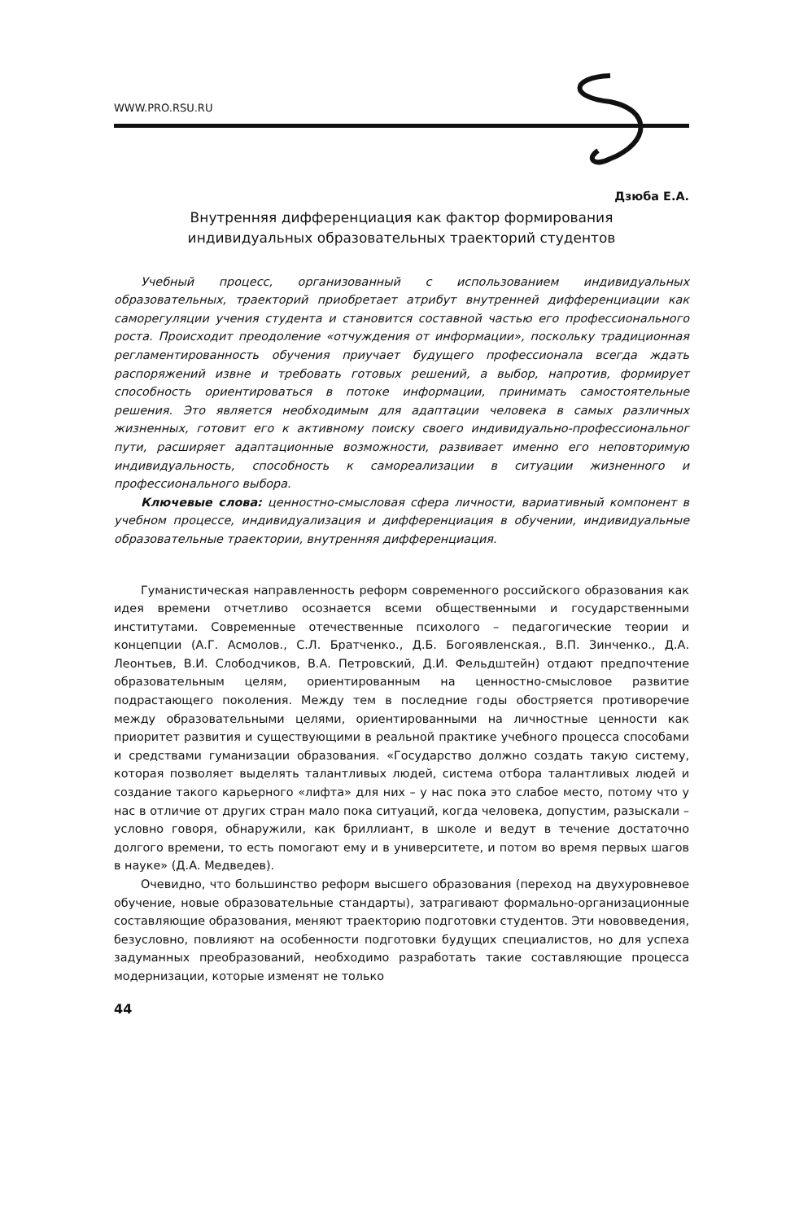WWW.PRO.RSU.RU
Дзюба Е.А.
Внутренняя дифференциация как фактор формирования
индивидуальных образовательных траекторий студентов
Учебный процесс, организованный с использованием индивидуальных образовательных, траекторий приобретает атрибут внутренней дифференциации как саморегуляции учения студента и становится составной частью его профессионального роста. Происходит преодоление «отчуждения от информации», поскольку традиционная регламентированность обучения приучает будущего профессионала всегда ждать распоряжений извне и требовать готовых решений, а выбор, напротив, формирует способность ориентироваться в потоке информации, принимать самостоятельные решения. Это является необходимым для адаптации человека в самых различных жизненных, готовит его к активному поиску своего индивидуально-профессиональног пути, расширяет адаптационные возможности, развивает именно его неповторимую индивидуальность, способность к самореализации в ситуации жизненного и профессионального выбора.
Ключевые слова: ценностно-смысловая сфера личности, вариативный компонент в учебном процессе, индивидуализация и дифференциация в обучении, индивидуальные образовательные траектории, внутренняя дифференциация.
Гуманистическая направленность реформ современного российского образования как идея времени отчетливо осознается всеми общественными и государственными институтами. Современные отечественные психолого – педагогические теории и концепции (А.Г. Асмолов., С.Л. Братченко., Д.Б. Богоявленская., В.П. Зинченко., Д.А. Леонтьев, В.И. Слободчиков, В.А. Петровский, Д.И. Фельдштейн) отдают предпочтение образовательным целям, ориентированным на ценностно-смысловое развитие подрастающего поколения. Между тем в последние годы обостряется противоречие между образовательными целями, ориентированными на личностные ценности как приоритет развития и существующими в реальной практике учебного процесса способами и средствами гуманизации образования. «Государство должно создать такую систему, которая позволяет выделять талантливых людей, система отбора талантливых людей и создание такого карьерного «лифта» для них – у нас пока это слабое место, потому что у нас в отличие от других стран мало пока ситуаций, когда человека, допустим, разыскали – условно говоря, обнаружили, как бриллиант, в школе и ведут в течение достаточно долгого времени, то есть помогают ему и в университете, и потом во время первых шагов в науке» (Д.А. Медведев).
Очевидно, что большинство реформ высшего образования (переход на двухуровневое обучение, новые образовательные стандарты), затрагивают формально-организационные составляющие образования, меняют траекторию подготовки студентов. Эти нововведения, безусловно, повлияют на особенности подготовки будущих специалистов, но для успеха задуманных преобразований, необходимо разработать такие составляющие процесса модернизации, которые изменят не только
44